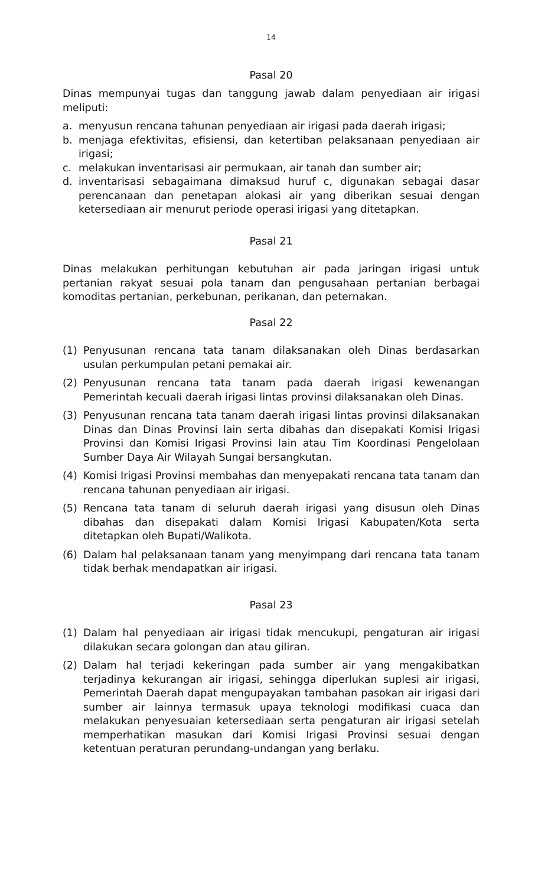14
Pasal 20
Dinas mempunyai tugas dan tanggung jawab dalam penyediaan air irigasi meliputi:
a. menyusun rencana tahunan penyediaan air irigasi pada daerah irigasi;
b. menjaga efektivitas, efisiensi, dan ketertiban pelaksanaan penyediaan air irigasi;
c. melakukan inventarisasi air permukaan, air tanah dan sumber air;
d. inventarisasi sebagaimana dimaksud huruf c, digunakan sebagai dasar perencanaan dan penetapan alokasi air yang diberikan sesuai dengan ketersediaan air menurut periode operasi irigasi yang ditetapkan.
Pasal 21
Dinas melakukan perhitungan kebutuhan air pada jaringan irigasi untuk pertanian rakyat sesuai pola tanam dan pengusahaan pertanian berbagai komoditas pertanian, perkebunan, perikanan, dan peternakan.
Pasal 22
(1) Penyusunan rencana tata tanam dilaksanakan oleh Dinas berdasarkan usulan perkumpulan petani pemakai air.
(2) Penyusunan rencana tata tanam pada daerah irigasi kewenangan Pemerintah kecuali daerah irigasi lintas provinsi dilaksanakan oleh Dinas.
(3) Penyusunan rencana tata tanam daerah irigasi lintas provinsi dilaksanakan Dinas dan Dinas Provinsi lain serta dibahas dan disepakati Komisi Irigasi Provinsi dan Komisi Irigasi Provinsi lain atau Tim Koordinasi Pengelolaan Sumber Daya Air Wilayah Sungai bersangkutan.
(4) Komisi Irigasi Provinsi membahas dan menyepakati rencana tata tanam dan rencana tahunan penyediaan air irigasi.
(5) Rencana tata tanam di seluruh daerah irigasi yang disusun oleh Dinas dibahas dan disepakati dalam Komisi Irigasi Kabupaten/Kota serta ditetapkan oleh Bupati/Walikota.
(6) Dalam hal pelaksanaan tanam yang menyimpang dari rencana tata tanam tidak berhak mendapatkan air irigasi.
Pasal 23
(1) Dalam hal penyediaan air irigasi tidak mencukupi, pengaturan air irigasi dilakukan secara golongan dan atau giliran.
(2) Dalam hal terjadi kekeringan pada sumber air yang mengakibatkan terjadinya kekurangan air irigasi, sehingga diperlukan suplesi air irigasi, Pemerintah Daerah dapat mengupayakan tambahan pasokan air irigasi dari sumber air lainnya termasuk upaya teknologi modifikasi cuaca dan melakukan penyesuaian ketersediaan serta pengaturan air irigasi setelah memperhatikan masukan dari Komisi Irigasi Provinsi sesuai dengan ketentuan peraturan perundang-undangan yang berlaku.